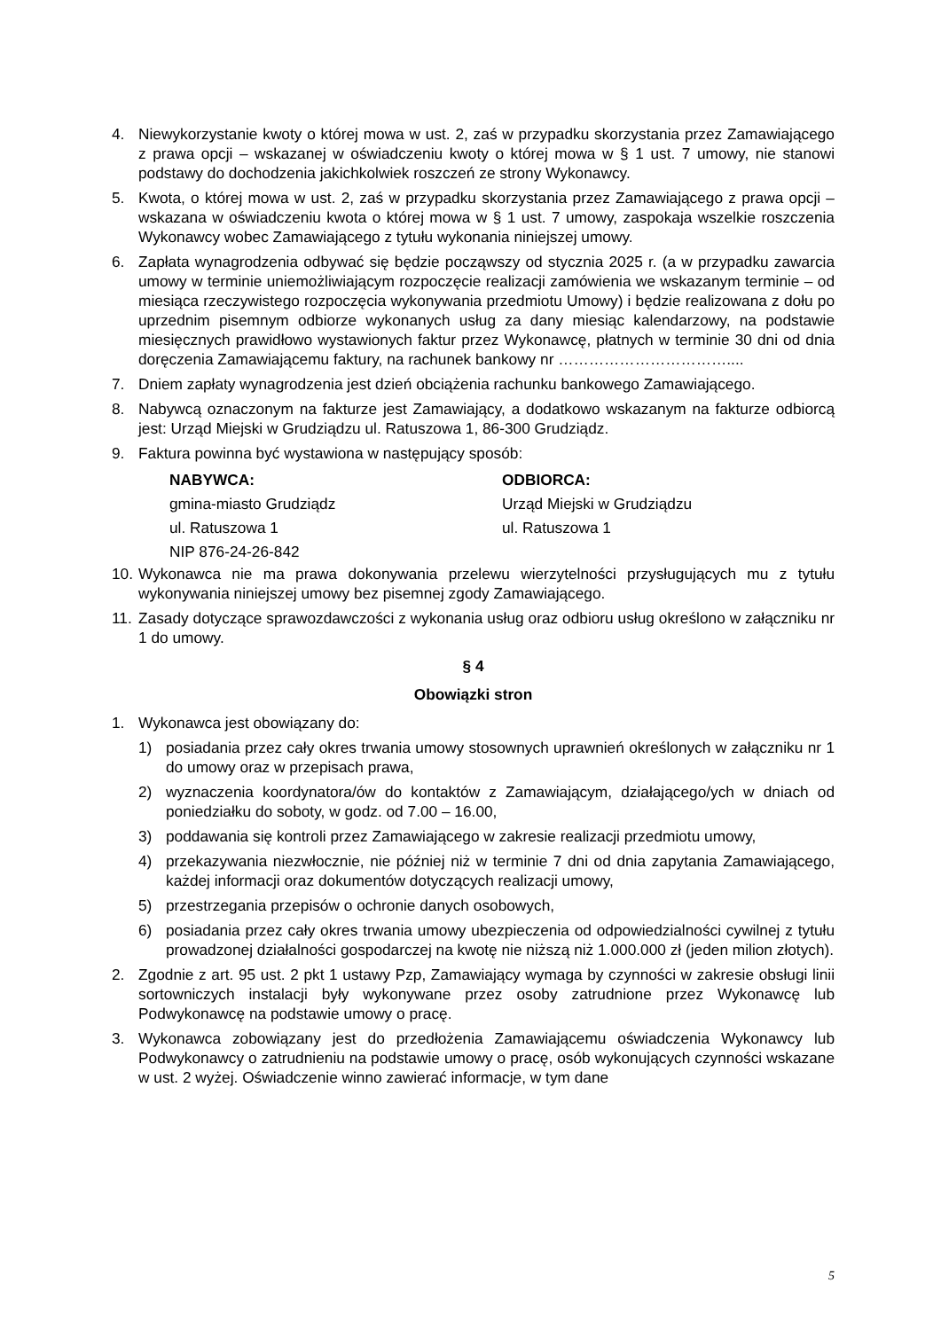4. Niewykorzystanie kwoty o której mowa w ust. 2, zaś w przypadku skorzystania przez Zamawiającego z prawa opcji – wskazanej w oświadczeniu kwoty o której mowa w § 1 ust. 7 umowy, nie stanowi podstawy do dochodzenia jakichkolwiek roszczeń ze strony Wykonawcy.
5. Kwota, o której mowa w ust. 2, zaś w przypadku skorzystania przez Zamawiającego z prawa opcji – wskazana w oświadczeniu kwota o której mowa w § 1 ust. 7 umowy, zaspokaja wszelkie roszczenia Wykonawcy wobec Zamawiającego z tytułu wykonania niniejszej umowy.
6. Zapłata wynagrodzenia odbywać się będzie począwszy od stycznia 2025 r. (a w przypadku zawarcia umowy w terminie uniemożliwiającym rozpoczęcie realizacji zamówienia we wskazanym terminie – od miesiąca rzeczywistego rozpoczęcia wykonywania przedmiotu Umowy) i będzie realizowana z dołu po uprzednim pisemnym odbiorze wykonanych usług za dany miesiąc kalendarzowy, na podstawie miesięcznych prawidłowo wystawionych faktur przez Wykonawcę, płatnych w terminie 30 dni od dnia doręczenia Zamawiającemu faktury, na rachunek bankowy nr ……………………………....
7. Dniem zapłaty wynagrodzenia jest dzień obciążenia rachunku bankowego Zamawiającego.
8. Nabywcą oznaczonym na fakturze jest Zamawiający, a dodatkowo wskazanym na fakturze odbiorcą jest: Urząd Miejski w Grudziądzu ul. Ratuszowa 1, 86-300 Grudziądz.
9. Faktura powinna być wystawiona w następujący sposób:
NABYWCA:
gmina-miasto Grudziądz
ul. Ratuszowa 1
NIP 876-24-26-842
ODBIORCA:
Urząd Miejski w Grudziądzu
ul. Ratuszowa 1
10. Wykonawca nie ma prawa dokonywania przelewu wierzytelności przysługujących mu z tytułu wykonywania niniejszej umowy bez pisemnej zgody Zamawiającego.
11. Zasady dotyczące sprawozdawczości z wykonania usług oraz odbioru usług określono w załączniku nr 1 do umowy.
§ 4
Obowiązki stron
1. Wykonawca jest obowiązany do:
1) posiadania przez cały okres trwania umowy stosownych uprawnień określonych w załączniku nr 1 do umowy oraz w przepisach prawa,
2) wyznaczenia koordynatora/ów do kontaktów z Zamawiającym, działającego/ych w dniach od poniedziałku do soboty, w godz. od 7.00 – 16.00,
3) poddawania się kontroli przez Zamawiającego w zakresie realizacji przedmiotu umowy,
4) przekazywania niezwłocznie, nie później niż w terminie 7 dni od dnia zapytania Zamawiającego, każdej informacji oraz dokumentów dotyczących realizacji umowy,
5) przestrzegania przepisów o ochronie danych osobowych,
6) posiadania przez cały okres trwania umowy ubezpieczenia od odpowiedzialności cywilnej z tytułu prowadzonej działalności gospodarczej na kwotę nie niższą niż 1.000.000 zł (jeden milion złotych).
2. Zgodnie z art. 95 ust. 2 pkt 1 ustawy Pzp, Zamawiający wymaga by czynności w zakresie obsługi linii sortowniczych instalacji były wykonywane przez osoby zatrudnione przez Wykonawcę lub Podwykonawcę na podstawie umowy o pracę.
3. Wykonawca zobowiązany jest do przedłożenia Zamawiającemu oświadczenia Wykonawcy lub Podwykonawcy o zatrudnieniu na podstawie umowy o pracę, osób wykonujących czynności wskazane w ust. 2 wyżej. Oświadczenie winno zawierać informacje, w tym dane
5